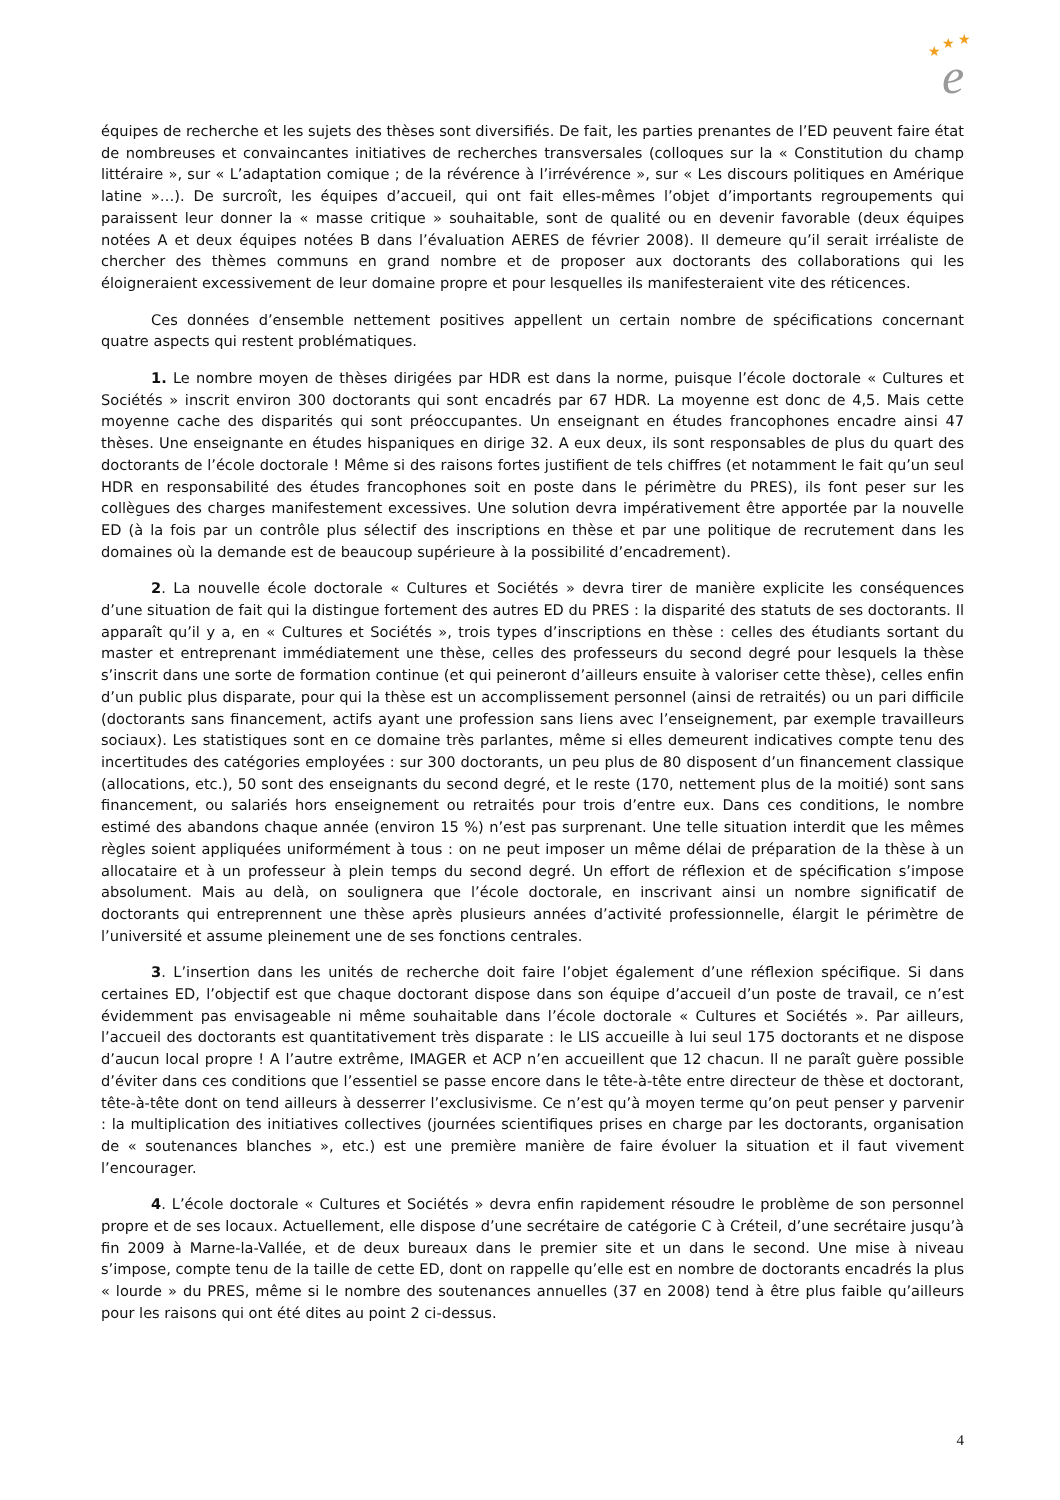★
★
★
e
équipes de recherche et les sujets des thèses sont diversifiés. De fait, les parties prenantes de l’ED peuvent faire état de nombreuses et convaincantes initiatives de recherches transversales (colloques sur la « Constitution du champ littéraire », sur « L’adaptation comique ; de la révérence à l’irrévérence », sur « Les discours politiques en Amérique latine »…). De surcroît, les équipes d’accueil, qui ont fait elles-mêmes l’objet d’importants regroupements qui paraissent leur donner la « masse critique » souhaitable, sont de qualité ou en devenir favorable (deux équipes notées A et deux équipes notées B dans l’évaluation AERES de février 2008). Il demeure qu’il serait irréaliste de chercher des thèmes communs en grand nombre et de proposer aux doctorants des collaborations qui les éloigneraient excessivement de leur domaine propre et pour lesquelles ils manifesteraient vite des réticences.
Ces données d’ensemble nettement positives appellent un certain nombre de spécifications concernant quatre aspects qui restent problématiques.
1. Le nombre moyen de thèses dirigées par HDR est dans la norme, puisque l’école doctorale « Cultures et Sociétés » inscrit environ 300 doctorants qui sont encadrés par 67 HDR. La moyenne est donc de 4,5. Mais cette moyenne cache des disparités qui sont préoccupantes. Un enseignant en études francophones encadre ainsi 47 thèses. Une enseignante en études hispaniques en dirige 32. A eux deux, ils sont responsables de plus du quart des doctorants de l’école doctorale ! Même si des raisons fortes justifient de tels chiffres (et notamment le fait qu’un seul HDR en responsabilité des études francophones soit en poste dans le périmètre du PRES), ils font peser sur les collègues des charges manifestement excessives. Une solution devra impérativement être apportée par la nouvelle ED (à la fois par un contrôle plus sélectif des inscriptions en thèse et par une politique de recrutement dans les domaines où la demande est de beaucoup supérieure à la possibilité d’encadrement).
2. La nouvelle école doctorale « Cultures et Sociétés » devra tirer de manière explicite les conséquences d’une situation de fait qui la distingue fortement des autres ED du PRES : la disparité des statuts de ses doctorants. Il apparaît qu’il y a, en « Cultures et Sociétés », trois types d’inscriptions en thèse : celles des étudiants sortant du master et entreprenant immédiatement une thèse, celles des professeurs du second degré pour lesquels la thèse s’inscrit dans une sorte de formation continue (et qui peineront d’ailleurs ensuite à valoriser cette thèse), celles enfin d’un public plus disparate, pour qui la thèse est un accomplissement personnel (ainsi de retraités) ou un pari difficile (doctorants sans financement, actifs ayant une profession sans liens avec l’enseignement, par exemple travailleurs sociaux). Les statistiques sont en ce domaine très parlantes, même si elles demeurent indicatives compte tenu des incertitudes des catégories employées : sur 300 doctorants, un peu plus de 80 disposent d’un financement classique (allocations, etc.), 50 sont des enseignants du second degré, et le reste (170, nettement plus de la moitié) sont sans financement, ou salariés hors enseignement ou retraités pour trois d’entre eux. Dans ces conditions, le nombre estimé des abandons chaque année (environ 15 %) n’est pas surprenant. Une telle situation interdit que les mêmes règles soient appliquées uniformément à tous : on ne peut imposer un même délai de préparation de la thèse à un allocataire et à un professeur à plein temps du second degré. Un effort de réflexion et de spécification s’impose absolument. Mais au delà, on soulignera que l’école doctorale, en inscrivant ainsi un nombre significatif de doctorants qui entreprennent une thèse après plusieurs années d’activité professionnelle, élargit le périmètre de l’université et assume pleinement une de ses fonctions centrales.
3. L’insertion dans les unités de recherche doit faire l’objet également d’une réflexion spécifique. Si dans certaines ED, l’objectif est que chaque doctorant dispose dans son équipe d’accueil d’un poste de travail, ce n’est évidemment pas envisageable ni même souhaitable dans l’école doctorale « Cultures et Sociétés ». Par ailleurs, l’accueil des doctorants est quantitativement très disparate : le LIS accueille à lui seul 175 doctorants et ne dispose d’aucun local propre ! A l’autre extrême, IMAGER et ACP n’en accueillent que 12 chacun. Il ne paraît guère possible d’éviter dans ces conditions que l’essentiel se passe encore dans le tête-à-tête entre directeur de thèse et doctorant, tête-à-tête dont on tend ailleurs à desserrer l’exclusivisme. Ce n’est qu’à moyen terme qu’on peut penser y parvenir : la multiplication des initiatives collectives (journées scientifiques prises en charge par les doctorants, organisation de « soutenances blanches », etc.) est une première manière de faire évoluer la situation et il faut vivement l’encourager.
4. L’école doctorale « Cultures et Sociétés » devra enfin rapidement résoudre le problème de son personnel propre et de ses locaux. Actuellement, elle dispose d’une secrétaire de catégorie C à Créteil, d’une secrétaire jusqu’à fin 2009 à Marne-la-Vallée, et de deux bureaux dans le premier site et un dans le second. Une mise à niveau s’impose, compte tenu de la taille de cette ED, dont on rappelle qu’elle est en nombre de doctorants encadrés la plus « lourde » du PRES, même si le nombre des soutenances annuelles (37 en 2008) tend à être plus faible qu’ailleurs pour les raisons qui ont été dites au point 2 ci-dessus.
4